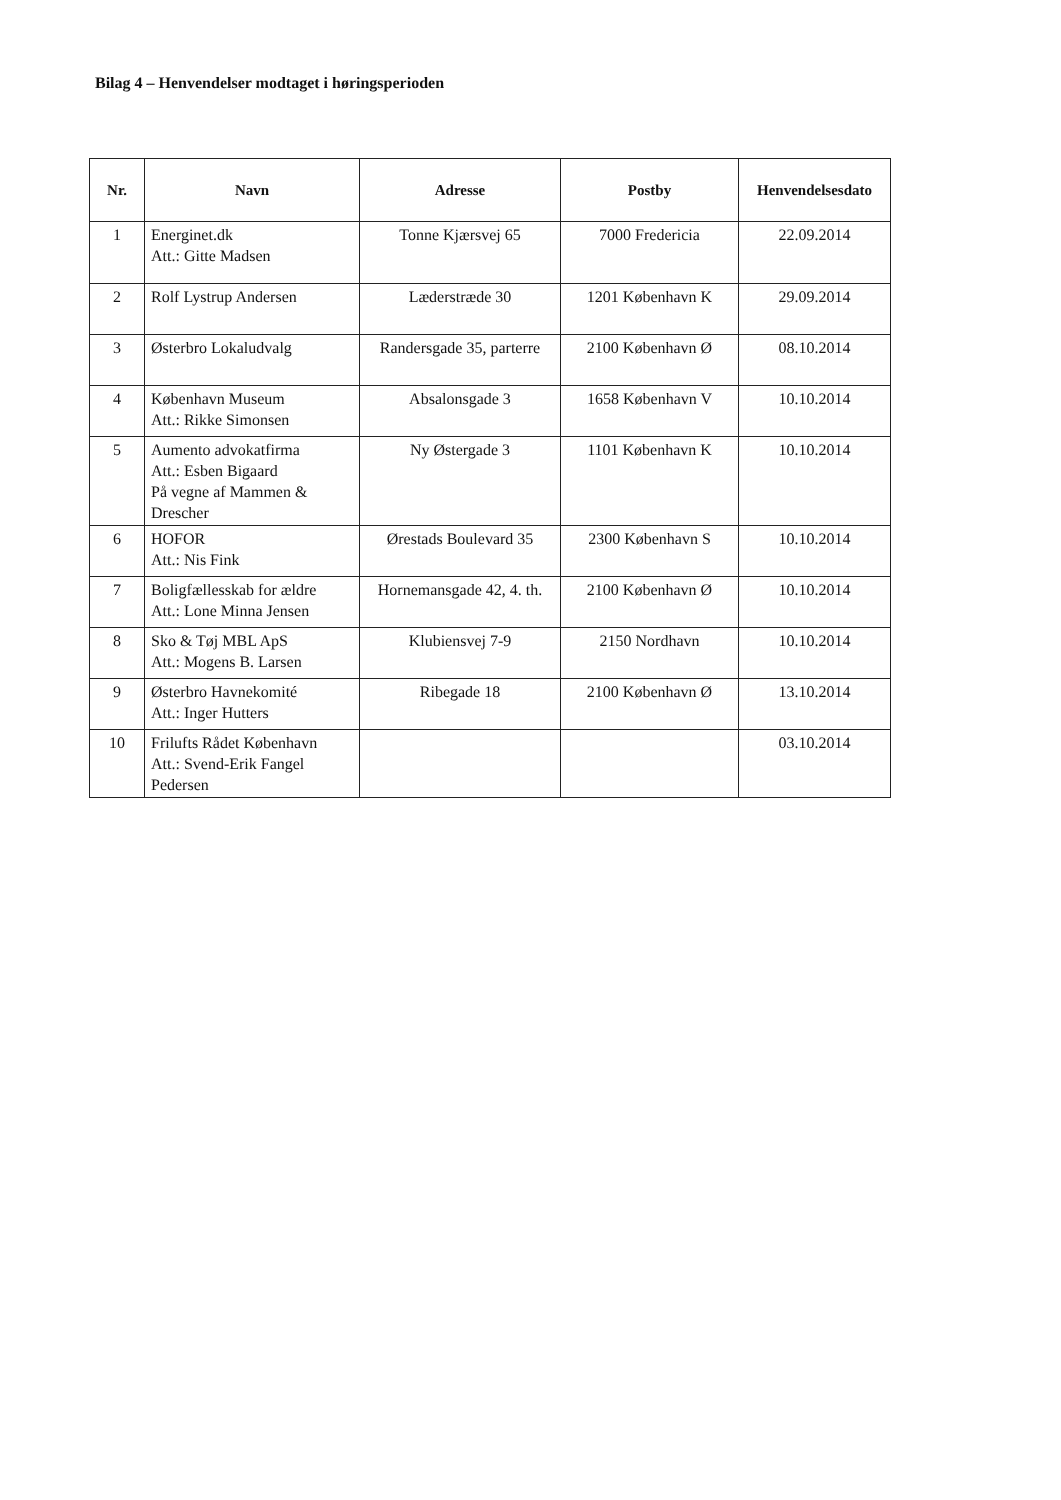Bilag 4 – Henvendelser modtaget i høringsperioden
| Nr. | Navn | Adresse | Postby | Henvendelsesdato |
| --- | --- | --- | --- | --- |
| 1 | Energinet.dk Att.: Gitte Madsen | Tonne Kjærsvej 65 | 7000 Fredericia | 22.09.2014 |
| 2 | Rolf Lystrup Andersen | Læderstræde 30 | 1201 København K | 29.09.2014 |
| 3 | Østerbro Lokaludvalg | Randersgade 35, parterre | 2100 København Ø | 08.10.2014 |
| 4 | København Museum Att.: Rikke Simonsen | Absalonsgade 3 | 1658 København V | 10.10.2014 |
| 5 | Aumento advokatfirma Att.: Esben Bigaard På vegne af Mammen & Drescher | Ny Østergade 3 | 1101 København K | 10.10.2014 |
| 6 | HOFOR Att.: Nis Fink | Ørestads Boulevard 35 | 2300 København S | 10.10.2014 |
| 7 | Boligfællesskab for ældre Att.: Lone Minna Jensen | Hornemansgade 42, 4. th. | 2100 København Ø | 10.10.2014 |
| 8 | Sko & Tøj MBL ApS Att.: Mogens B. Larsen | Klubiensvej 7-9 | 2150 Nordhavn | 10.10.2014 |
| 9 | Østerbro Havnekomité Att.: Inger Hutters | Ribegade 18 | 2100 København Ø | 13.10.2014 |
| 10 | Frilufts Rådet København Att.: Svend-Erik Fangel Pedersen | | | 03.10.2014 |